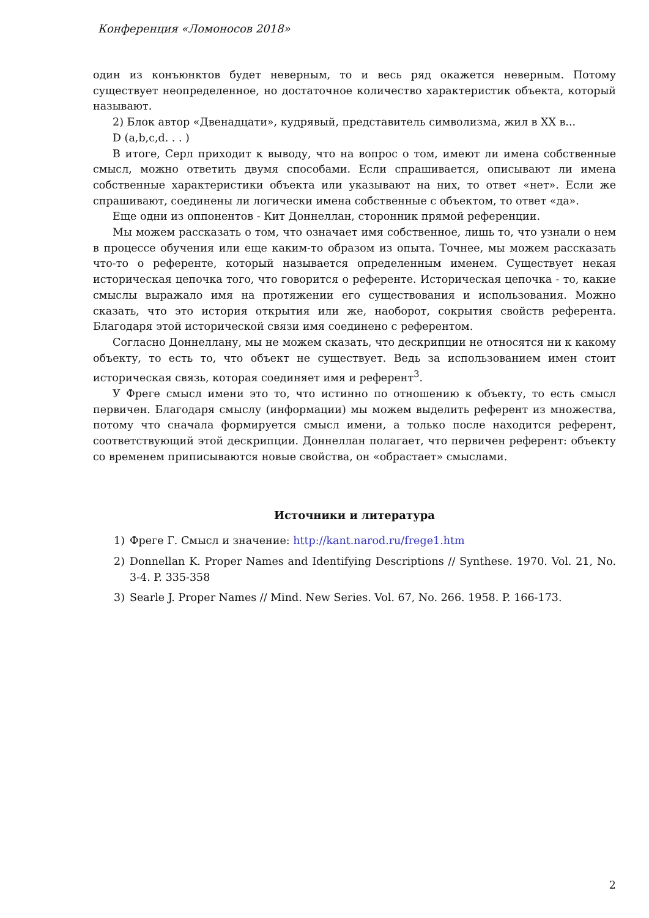Конференция «Ломоносов 2018»
один из конъюнктов будет неверным, то и весь ряд окажется неверным. Потому существует неопределенное, но достаточное количество характеристик объекта, который называют.
2) Блок автор «Двенадцати», кудрявый, представитель символизма, жил в XX в...
D (a,b,c,d. . . )
В итоге, Серл приходит к выводу, что на вопрос о том, имеют ли имена собственные смысл, можно ответить двумя способами. Если спрашивается, описывают ли имена собственные характеристики объекта или указывают на них, то ответ «нет». Если же спрашивают, соединены ли логически имена собственные с объектом, то ответ «да».
Еще одни из оппонентов - Кит Доннеллан, сторонник прямой референции.
Мы можем рассказать о том, что означает имя собственное, лишь то, что узнали о нем в процессе обучения или еще каким-то образом из опыта. Точнее, мы можем рассказать что-то о референте, который называется определенным именем. Существует некая историческая цепочка того, что говорится о референте. Историческая цепочка - то, какие смыслы выражало имя на протяжении его существования и использования. Можно сказать, что это история открытия или же, наоборот, сокрытия свойств референта. Благодаря этой исторической связи имя соединено с референтом.
Согласно Доннеллану, мы не можем сказать, что дескрипции не относятся ни к какому объекту, то есть то, что объект не существует. Ведь за использованием имен стоит историческая связь, которая соединяет имя и референт<sup>3</sup>.
У Фреге смысл имени это то, что истинно по отношению к объекту, то есть смысл первичен. Благодаря смыслу (информации) мы можем выделить референт из множества, потому что сначала формируется смысл имени, а только после находится референт, соответствующий этой дескрипции. Доннеллан полагает, что первичен референт: объекту со временем приписываются новые свойства, он «обрастает» смыслами.
Источники и литература
1) Фреге Г. Смысл и значение: http://kant.narod.ru/frege1.htm
2) Donnellan K. Proper Names and Identifying Descriptions // Synthese. 1970. Vol. 21, No. 3-4. P. 335-358
3) Searle J. Proper Names // Mind. New Series. Vol. 67, No. 266. 1958. P. 166-173.
2